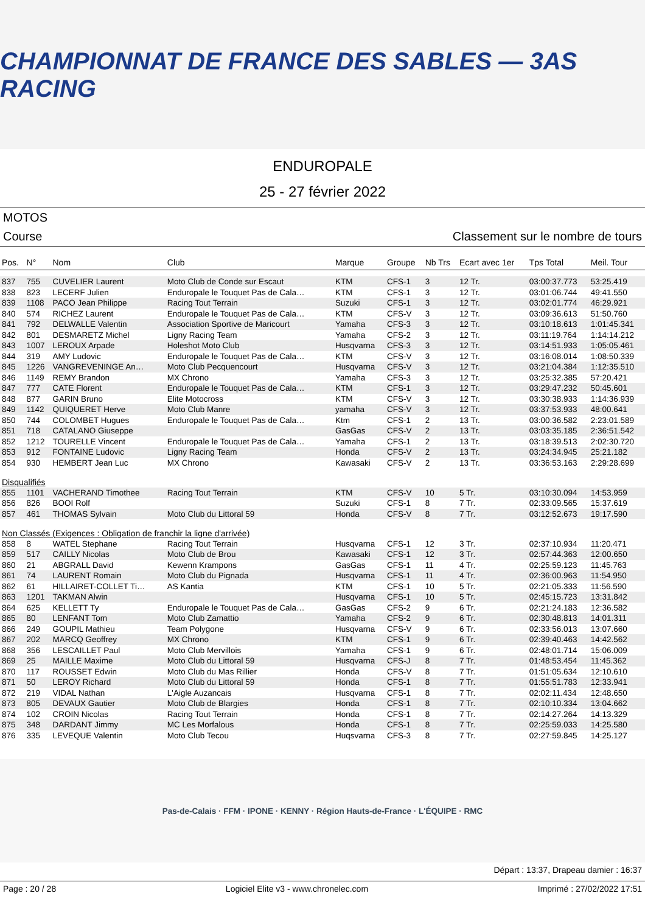CHAMPIONNAT DE FRANCE DES SABLES — 3AS RACING
ENDUROPALE
25 - 27 février 2022
MOTOS
Course Classement sur le nombre de tours
| Pos. | N° | Nom | Club | Marque | Groupe | Nb Trs | Ecart avec 1er | Tps Total | Meil. Tour |
| --- | --- | --- | --- | --- | --- | --- | --- | --- | --- |
| 837 | 755 | CUVELIER Laurent | Moto Club de Conde sur Escaut | KTM | CFS-1 | 3 | 12 Tr. | 03:00:37.773 | 53:25.419 |
| 838 | 823 | LECERF Julien | Enduropale le Touquet Pas de Cala… | KTM | CFS-1 | 3 | 12 Tr. | 03:01:06.744 | 49:41.550 |
| 839 | 1108 | PACO Jean Philippe | Racing Tout Terrain | Suzuki | CFS-1 | 3 | 12 Tr. | 03:02:01.774 | 46:29.921 |
| 840 | 574 | RICHEZ Laurent | Enduropale le Touquet Pas de Cala… | KTM | CFS-V | 3 | 12 Tr. | 03:09:36.613 | 51:50.760 |
| 841 | 792 | DELWALLE Valentin | Association Sportive de Maricourt | Yamaha | CFS-3 | 3 | 12 Tr. | 03:10:18.613 | 1:01:45.341 |
| 842 | 801 | DESMARETZ Michel | Ligny Racing Team | Yamaha | CFS-2 | 3 | 12 Tr. | 03:11:19.764 | 1:14:14.212 |
| 843 | 1007 | LEROUX Arpade | Holeshot Moto Club | Husqvarna | CFS-3 | 3 | 12 Tr. | 03:14:51.933 | 1:05:05.461 |
| 844 | 319 | AMY Ludovic | Enduropale le Touquet Pas de Cala… | KTM | CFS-V | 3 | 12 Tr. | 03:16:08.014 | 1:08:50.339 |
| 845 | 1226 | VANGREVENINGE An… | Moto Club Pecquencourt | Husqvarna | CFS-V | 3 | 12 Tr. | 03:21:04.384 | 1:12:35.510 |
| 846 | 1149 | REMY Brandon | MX Chrono | Yamaha | CFS-3 | 3 | 12 Tr. | 03:25:32.385 | 57:20.421 |
| 847 | 777 | CATE Florent | Enduropale le Touquet Pas de Cala… | KTM | CFS-1 | 3 | 12 Tr. | 03:29:47.232 | 50:45.601 |
| 848 | 877 | GARIN Bruno | Elite Motocross | KTM | CFS-V | 3 | 12 Tr. | 03:30:38.933 | 1:14:36.939 |
| 849 | 1142 | QUIQUERET Herve | Moto Club Manre | yamaha | CFS-V | 3 | 12 Tr. | 03:37:53.933 | 48:00.641 |
| 850 | 744 | COLOMBET Hugues | Enduropale le Touquet Pas de Cala… | Ktm | CFS-1 | 2 | 13 Tr. | 03:00:36.582 | 2:23:01.589 |
| 851 | 718 | CATALANO Giuseppe | | GasGas | CFS-V | 2 | 13 Tr. | 03:03:35.185 | 2:36:51.542 |
| 852 | 1212 | TOURELLE Vincent | Enduropale le Touquet Pas de Cala… | Yamaha | CFS-1 | 2 | 13 Tr. | 03:18:39.513 | 2:02:30.720 |
| 853 | 912 | FONTAINE Ludovic | Ligny Racing Team | Honda | CFS-V | 2 | 13 Tr. | 03:24:34.945 | 25:21.182 |
| 854 | 930 | HEMBERT Jean Luc | MX Chrono | Kawasaki | CFS-V | 2 | 13 Tr. | 03:36:53.163 | 2:29:28.699 |
| Disqualifiés | | | | | | | | | |
| 855 | 1101 | VACHERAND Timothee | Racing Tout Terrain | KTM | CFS-V | 10 | 5 Tr. | 03:10:30.094 | 14:53.959 |
| 856 | 826 | BOOI Rolf | | Suzuki | CFS-1 | 8 | 7 Tr. | 02:33:09.565 | 15:37.619 |
| 857 | 461 | THOMAS Sylvain | Moto Club du Littoral 59 | Honda | CFS-V | 8 | 7 Tr. | 03:12:52.673 | 19:17.590 |
| Non Classés (Exigences : Obligation de franchir la ligne d'arrivée) | | | | | | | | | |
| 858 | 8 | WATEL Stephane | Racing Tout Terrain | Husqvarna | CFS-1 | 12 | 3 Tr. | 02:37:10.934 | 11:20.471 |
| 859 | 517 | CAILLY Nicolas | Moto Club de Brou | Kawasaki | CFS-1 | 12 | 3 Tr. | 02:57:44.363 | 12:00.650 |
| 860 | 21 | ABGRALL David | Kewenn Krampons | GasGas | CFS-1 | 11 | 4 Tr. | 02:25:59.123 | 11:45.763 |
| 861 | 74 | LAURENT Romain | Moto Club du Pignada | Husqvarna | CFS-1 | 11 | 4 Tr. | 02:36:00.963 | 11:54.950 |
| 862 | 61 | HILLAIRET-COLLET Ti… | AS Kantia | KTM | CFS-1 | 10 | 5 Tr. | 02:21:05.333 | 11:56.590 |
| 863 | 1201 | TAKMAN Alwin | | Husqvarna | CFS-1 | 10 | 5 Tr. | 02:45:15.723 | 13:31.842 |
| 864 | 625 | KELLETT Ty | Enduropale le Touquet Pas de Cala… | GasGas | CFS-2 | 9 | 6 Tr. | 02:21:24.183 | 12:36.582 |
| 865 | 80 | LENFANT Tom | Moto Club Zamattio | Yamaha | CFS-2 | 9 | 6 Tr. | 02:30:48.813 | 14:01.311 |
| 866 | 249 | GOUPIL Mathieu | Team Polygone | Husqvarna | CFS-V | 9 | 6 Tr. | 02:33:56.013 | 13:07.660 |
| 867 | 202 | MARCQ Geoffrey | MX Chrono | KTM | CFS-1 | 9 | 6 Tr. | 02:39:40.463 | 14:42.562 |
| 868 | 356 | LESCAILLET Paul | Moto Club Mervillois | Yamaha | CFS-1 | 9 | 6 Tr. | 02:48:01.714 | 15:06.009 |
| 869 | 25 | MAILLE Maxime | Moto Club du Littoral 59 | Husqvarna | CFS-J | 8 | 7 Tr. | 01:48:53.454 | 11:45.362 |
| 870 | 117 | ROUSSET Edwin | Moto Club du Mas Rillier | Honda | CFS-V | 8 | 7 Tr. | 01:51:05.634 | 12:10.610 |
| 871 | 50 | LEROY Richard | Moto Club du Littoral 59 | Honda | CFS-1 | 8 | 7 Tr. | 01:55:51.783 | 12:33.941 |
| 872 | 219 | VIDAL Nathan | L'Aigle Auzancais | Husqvarna | CFS-1 | 8 | 7 Tr. | 02:02:11.434 | 12:48.650 |
| 873 | 805 | DEVAUX Gautier | Moto Club de Blargies | Honda | CFS-1 | 8 | 7 Tr. | 02:10:10.334 | 13:04.662 |
| 874 | 102 | CROIN Nicolas | Racing Tout Terrain | Honda | CFS-1 | 8 | 7 Tr. | 02:14:27.264 | 14:13.329 |
| 875 | 348 | DARDANT Jimmy | MC Les Morfalous | Honda | CFS-1 | 8 | 7 Tr. | 02:25:59.033 | 14:25.580 |
| 876 | 335 | LEVEQUE Valentin | Moto Club Tecou | Huqsvarna | CFS-3 | 8 | 7 Tr. | 02:27:59.845 | 14:25.127 |
Pas-de-Calais · FFM · IPONE · KENNY · Région Hauts-de-France · L'ÉQUIPE · RMC
Départ : 13:37, Drapeau damier : 16:37
Page : 20 / 28 Logiciel Elite v3 - www.chronelec.com Imprimé : 27/02/2022 17:51